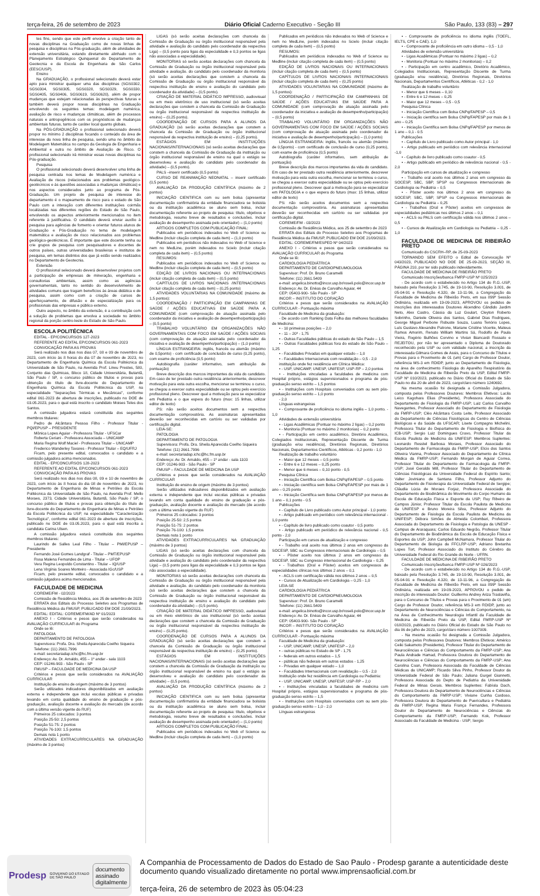terça-feira, 26 de setembro de 2023 Diário Oficial Caderno Executivo - Seção III São Paulo, 133 (83) – 297
tes fins, sendo que este perfil envolve a criação tanto de novas disciplinas na Graduação como de novas linhas de pesquisa e disciplinas na Pós-graduação, além de atividades de extensão universitária, estando diretamente alinhado com o Planejamento Estratégico Quinquenal do Departamento de Geotecnia e da Escola de Engenharia de São Carlos (EESC/USP).
Ensino
Na GRADUAÇÃO, o profissional selecionado deverá estar apto para ministrar qualquer uma das disciplinas (SGS0302, SGS0304, SGS0305, SGS0328, SGS0329, SGS0330, SGS0405, SGS0406, SGS0619, SGS0620), além de propor mudanças que estejam relacionadas às perspectivas futuras e também deverá propor novas disciplinas na Graduação envolvendo os seguintes temas: modelagem numérica, avaliação de risco e mudanças climáticas, além de processos naturais e antropogênicos com os prognósticos de mudanças ambientais futuras, tanto de caráter local quanto globais.
Na PÓS-GRADUAÇÃO o profissional selecionado deverá propor no mínimo 2 disciplinas focando o conteúdo da área de interesse da nova linha de pesquisa, sendo uma no âmbito da Modelagem Matemática no campo da Geologia de Engenharia e Ambiental e outra no âmbito de Avaliação de Risco. O profissional selecionado irá ministrar essas novas disciplinas na Pós-graduação.
Pesquisa
O profissional selecionado deverá desenvolver uma linha de pesquisa centrada nos temas de Modelagem numérica e Avaliação de riscos (relacionados aos problemas geológico-geotécnicos e às questões associadas a mudanças climáticas) e nos aspectos considerados junto ao programa de Pós-Graduação. Um projeto de pesquisa de interesse do departamento é o mapeamento de risco para o estado de São Paulo com a interação com diferentes instituições coirmãs localizadas nas diferentes regiões do Estado de São Paulo, envolvendo os aspectos anteriormente mencionados no item referente à justificativa. O candidato deverá enviar auxílio à pesquisa para agências de fomento e orientar futuros alunos de Graduação e Pós-Graduação no tema de modelagem matemática e avaliação de risco relacionados aos problemas geológico-geotécnicos. É importante que este docente tenha ou crie grupos de pesquisa com pesquisadores e docentes de outros países, outras universidades brasileiras e institutos de pesquisa, em temas distintos dos que já estão sendo realizados no Departamento de Geotecnia.
Extensão
O profissional selecionado deverá desenvolver projetos com a participação de empresas de mineração, engenharia e consultorias ambientais, assim como as agências governamentais, tanto no sentido do desenvolvimento de atividades comuns que tragam benefícios às áreas didática e de pesquisa, assim como com a criação de cursos de aperfeiçoamento, de difusão e de especialização para os profissionais das empresas e público externo.
Outro aspecto, no âmbito da extensão, é a contribuição com a solução de problemas que envolva a sociedade no âmbito regional da porção centro-leste do Estado de São Paulo.
ESCOLA POLITÉCNICA
EDITAL - EP/CONCURSOS 127-2023
REFERENTE AO EDITAL EP/CONCURSOS 061-2023
CONVOCAÇÃO PARA AS PROVAS
Será realizado nos dias nos dias 07, 08 e 09 de novembro de 2023, com início às 8 horas do dia 07 de novembro de 2023, no Departamento de Engenharia Química da Escola Politécnica da Universidade de São Paulo, na Avenida Prof. Lineu Prestes, 580, Conjunto das Químicas, Bloco 18, Cidade Universitária, Butantã, São Paulo / SP, o concurso público de títulos e provas para obtenção do título de livre-docente do Departamento de Engenharia Química da Escola Politécnica da USP, na especialidade "Separações Térmicas e Mecânicas", conforme edital 061-2023 de abertura de inscrições, publicado no DOE de 03.05.2023, para o qual está inscrito o candidato Moises Teles dos Santos.
A comissão julgadora estará constituída dos seguintes membros titulares:
Pedro de Alcântara Pessoa Filho - Professor Titular - PQI/EPUSP – PRESIDENTE
Mônica Lopes Aguiar - Professora Titular - UFSCar
Roberta Ceriani - Professora Associada – UNICAMP
Maria Regina Wolf Maciel - Professora Titular – UNICAMP
Frederico Wanderley Tavares - Professor Titular – EQ/UFRJ
Ficam, pelo presente edital, convocados o candidato e a comissão julgadora acima mencionados.
EDITAL - EP/CONCURSOS 128-2023
REFERENTE AO EDITAL EP/CONCURSOS 061-2023
CONVOCAÇÃO PARA AS PROVAS
Será realizado nos dias nos dias 08, 09 e 10 de novembro de 2023, com início às 8 horas do dia 08 de novembro de 2023, no Departamento de Engenharia de Minas e Petróleo da Escola Politécnica da Universidade de São Paulo, na Avenida Prof. Mello Moraes, 2373, Cidade Universitária, Butantã, São Paulo / SP, o concurso público de títulos e provas para obtenção do título de livre-docente do Departamento de Engenharia de Minas e Petróleo da Escola Politécnica da USP, na especialidade "Caracterização Tecnológica", conforme edital 061-2023 de abertura de inscrições, publicado no DOE de 03.05.2023, para o qual está inscrita a candidata Carina Ulsen.
A comissão julgadora estará constituída dos seguintes membros titulares:
Laurindo de Salles Leal Filho - Titular – PMI/EPUSP – Presidente
Fernando José Gomes Landgraf - Titular – PMT/EPUSP
Rosa Malena Fernandes de Lima - Titular – UFOP
Vera Regina Leopoldo Constantino - Titular – IQ/USP
Lena Virgínia Soares Monteiro - Associada IGc/USP
Ficam, pelo presente edital, convocados o candidato e a comissão julgadora acima mencionados.
FACULDADE DE MEDICINA
COREME/FM - 02/2023
Comissão de Residência Médica, aos 25 de setembro de 2023
ERRATA dos Editais do Processo Seletivo aos Programas de Residência Médica da FMUSP, PUBLICADO EM DOE 21/09/2023.
EDITAL: EDITAL: COREME/FM/AD Nº 01/2023
ANEXO I - Critérios e pesos que serão considerados na AVALIAÇÃO CURRICULAR do Programa
Onde se lê:
PATOLOGIA
DEPARTAMENTO DE PATOLOGIA
Supervisora: Profa. Dra. Sheila Aparecida Coelho Siqueira
Telefone: (11) 2661.7996
e-mail: secretariadap.ichc@hc.fm.usp.br
Endereço: Av. Dr. Arnaldo, 455 – 1º andar - sala 1103
CEP: 01246-903 - São Paulo - SP
FMUSP – FACULDADE DE MEDICINA DA USP
Critérios e pesos que serão considerados na AVALIAÇÃO CURRICULAR
Instituição de ensino de origem (máximo de 3 pontos)
Serão utilizados indicadores disponibilizados em avaliação externa e independente que inclui escolas públicas e privadas levando em conta qualidade do ensino de graduação e pós-graduação, avaliação docente e avaliação do mercado (de acordo com a última versão vigente do RUF)
Primeiros 25 colocados: 3 pontos
Posição 25-50: 2,5 pontos
Posição 51-75: 2 pontos
Posição 76-100: 1,5 pontos
Demais nota 1 ponto
ATIVIDADES EXTRACURRICULARES NA GRADUAÇÃO (máximo de 3 pontos)
LIGAS (só serão aceitas declarações com chancela da Comissão de Graduação ou órgão institucional responsável pela atividade e avaliação do candidato pelo coordenador da respectiva Liga) – (0,5 ponto para ligas da especialidade e 0,3 pontos se ligas não associadas a especialidade).
MONITORIAS só serão aceitas declarações com chancela da Comissão de Graduação ou órgão institucional responsável pela atividade e avaliação. do candidato pelo coordenador da monitoria (só serão aceitas declarações que constem a chancela da Comissão de Graduação ou órgão institucional responsável da respectiva instituição de ensino e avaliação do candidato pelo coordenador da atividade) – (0,5 ponto).
CRIAÇÃO DE MATERIAL DIDÁTICO IMPRESSO, audiovisual ou em meio eletrônico de uso institucional (só serão aceitas declarações que constem a chancela da Comissão de Graduação ou órgão institucional responsável da respectiva instituição de ensino) – (0,25 ponto).
COORDENAÇÃO DE CURSOS PARA A ALUNOS DA GRADUAÇÃO (só serão aceitas declarações que constem a chancela da Comissão de Graduação ou órgão institucional responsável da respectiva instituição de ensino) – (0,25 ponto).
ESTÁGIOS EM INSTITUIÇÕES NACIONAIS/INTERNACIONAIS (só serão aceitas declarações que constem a chancela da Comissão de Graduação da instituição ou órgão institucional responsável de ensino na qual o estágio se desenvolveu e avaliação do candidato pelo coordenador da atividade) – (0,5 ponto).
PALS –inserir certificado (0,5 ponto)
CURSO DE REANIMAÇÃO NEONATAL – inserir certificado (0,5 ponto)
AVALIAÇÃO DA PRODUÇÃO CIENTÍFICA (máximo de 2 pontos)
INICIAÇÃO CIENTIFICA com ou sem bolsa (apresentar documentação confirmatória da entidade financiadora se bolsista ou da instituição acadêmica se aluno sem bolsa, incluir documentação referente ao projeto de pesquisa: título, objetivos e metodologia, resumo breve de resultados e conclusões. Incluir avaliação de desempenho assinada pelo orientador) – (1,0 ponto)
ARTIGOS COMPLETOS COM PUBLICAÇÃO FINAL:
Publicados em periódicos indexados no Web of Science ou Medline (incluir citação completa de cada item) – (1,0 ponto)
Publicados em periódicos não indexados no Web of Science e nem no MedLine, porém indexados no Scielo (incluir citação completa de cada item) – (0,5 ponto)
RESUMOS:
Publicados em periódicos indexados no Web of Science ou Medline (incluir citação completa de cada item) – (0,5 ponto)
EDIÇÃO DE LIVROS NACIONAIS OU INTERNACIONAIS (incluir citação completa de cada item) – (0,5 ponto)
CAPÍTULOS DE LIVROS NACIONAIS /INTERNACIONAIS (incluir citação completa de cada item) – (0,25 ponto)
ATIVIDADES VOLUNTARIAS NA COMUNIDADE (máximo de 1,5 pontos):
COORDENAÇÃO / PARTICIPAÇÃO EM CAMPANHAS DE SAÚDE / AÇÕES EDUCATIVAS EM SAÚDE PARA A COMUNIDADE (com comprovação de atuação assinada pelo coordenador da iniciativa e avaliação de desempenho/participação) – (0,5 ponto)
TRABALHO VOLUNTÁRIO EM ORGANIZAÇÕES NÃO GOVERNAMENTAIS COM FOCO EM SAÚDE / AÇÕES SOCIAIS (com comprovação de atuação assinada pelo coordenador da iniciativa e avaliação de desempenho/participação) – (1,0 ponto)
LÍNGUA ESTRANGEIRA: inglês, francês ou alemão (máximo de 0,5ponto) - com certificado de conclusão de curso (0,25 ponto), com exame de proficiência (0,5 ponto)
Autobiografia (caráter informativo, sem atribuição de pontuação)
Breve descrição dos marcos importantes da vida do candidato. Em caso de ter prestado outra residência anteriormente, descrever motivação para esta outra escolha, mencionar se terminou o curso, se chegou a exercer outra especialidade ou se optou pelo exercício profissional pleno. Descrever qual a motivação para se especializar em Pediatria e o que espera do futuro (max: 15 linhas, utilizar editor de texto)
PS: não serão aceitos documentos sem a respectiva documentação comprovatória. As assinaturas apresentadas deverão ser reconhecidas em cartório ou ser validadas por certificação digital.
LEIA-SE:
PATOLOGIA
DEPARTAMENTO DE PATOLOGIA
Supervisora: Profa. Dra. Sheila Aparecida Coelho Siqueira
Telefone: (11) 2661.7996
e-mail: secretariadap.ichc@hc.fm.usp.br
Endereço: Av. Dr. Arnaldo, 455 – 1º andar - sala 1103
CEP: 01246-903 - São Paulo - SP
FMUSP – FACULDADE DE MEDICINA DA USP
Critérios e pesos que serão considerados na AVALIAÇÃO CURRICULAR
Instituição de ensino de origem (máximo de 3 pontos)
Serão utilizados indicadores disponibilizados em avaliação externa e independente que inclui escolas públicas e privadas levando em conta qualidade do ensino de graduação e pós-graduação, avaliação docente e avaliação do mercado (de acordo com a última versão vigente do RUF)
Primeiros 25 colocados: 3 pontos
Posição 25-50: 2,5 pontos
Posição 51-75: 2 pontos
Posição 76-100: 1,5 pontos
Demais nota 1 ponto
ATIVIDADES EXTRACURRICULARES NA GRADUAÇÃO (máximo de 3 pontos)
LIGAS (só serão aceitas declarações com chancela da Comissão de Graduação ou órgão institucional responsável pela atividade e avaliação do candidato pelo coordenador da respectiva Liga) – (0,5 ponto para ligas da especialidade e 0,3 pontos se ligas não associadas a especialidade).
MONITORIAS só serão aceitas declarações com chancela da Comissão de Graduação ou órgão institucional responsável pela atividade e avaliação. do candidato pelo coordenador da monitoria (só serão aceitas declarações que constem a chancela da Comissão de Graduação ou órgão institucional responsável da respectiva instituição de ensino e avaliação do candidato pelo coordenador da atividade) – (0,5 ponto).
CRIAÇÃO DE MATERIAL DIDÁTICO IMPRESSO, audiovisual ou em meio eletrônico de uso institucional (só serão aceitas declarações que constem a chancela da Comissão de Graduação ou órgão institucional responsável da respectiva instituição de ensino) – (0,25 ponto).
COORDENAÇÃO DE CURSOS PARA A ALUNOS DA GRADUAÇÃO (só serão aceitas declarações que constem a chancela da Comissão de Graduação ou órgão institucional responsável da respectiva instituição de ensino) – (0,25 ponto).
ESTÁGIOS EM INSTITUIÇÕES NACIONAIS/INTERNACIONAIS (só serão aceitas declarações que constem a chancela da Comissão de Graduação da instituição ou órgão institucional responsável de ensino na qual o estágio se desenvolveu e avaliação do candidato pelo coordenador da atividade) – (0,5 ponto).
AVALIAÇÃO DA PRODUÇÃO CIENTÍFICA (máximo de 2 pontos)
INICIAÇÃO CIENTIFICA com ou sem bolsa (apresentar documentação confirmatória da entidade financiadora se bolsista ou da instituição acadêmica se aluno sem bolsa, incluir documentação referente ao projeto de pesquisa: título, objetivos e metodologia, resumo breve de resultados e conclusões. Incluir avaliação de desempenho assinada pelo orientador) – (1,0 ponto)
ARTIGOS COMPLETOS COM PUBLICAÇÃO FINAL:
Publicados em periódicos indexados no Web of Science ou Medline (incluir citação completa de cada item) – (1,0 ponto)
Publicados em periódicos não indexados no Web of Science e nem no MedLine, porém indexados no Scielo (incluir citação completa de cada item) – (0,5 ponto)
RESUMOS:
Publicados em periódicos indexados no Web of Science ou Medline (incluir citação completa de cada item) – (0,5 ponto)
EDIÇÃO DE LIVROS NACIONAIS OU INTERNACIONAIS (incluir citação completa de cada item) – (0,5 ponto)
CAPÍTULOS DE LIVROS NACIONAIS /INTERNACIONAIS (incluir citação completa de cada item) – (0,25 ponto)
ATIVIDADES VOLUNTARIAS NA COMUNIDADE (máximo de 1,5 pontos):
COORDENAÇÃO / PARTICIPAÇÃO EM CAMPANHAS DE SAÚDE / AÇÕES EDUCATIVAS EM SAÚDE PARA A COMUNIDADE (com comprovação de atuação assinada pelo coordenador da iniciativa e avaliação de desempenho/participação) – (0,5 ponto)
TRABALHO VOLUNTÁRIO EM ORGANIZAÇÕES NÃO GOVERNAMENTAIS COM FOCO EM SAÚDE / AÇÕES SOCIAIS (com comprovação de atuação assinada pelo coordenador da iniciativa e avaliação de desempenho/participação) – (1,0 ponto)
LÍNGUA ESTRANGEIRA: inglês, francês ou alemão (máximo de 0,5ponto) - com certificado de conclusão de curso (0,25 ponto), com exame de proficiência (0,5 ponto)
Autobiografia (caráter informativo, sem atribuição de pontuação)
Breve descrição dos marcos importantes da vida do candidato. Em caso de ter prestado outra residência anteriormente, descrever motivação para esta outra escolha, mencionar se terminou o curso, se chegou a exercer outra especialidade ou se optou pelo exercício profissional pleno. Descrever qual a motivação para se especializar em PATOLOGIA e o que espera do futuro (max: 15 linhas, utilizar editor de texto)
PS: não serão aceitos documentos sem a respectiva documentação comprovatória. As assinaturas apresentadas deverão ser reconhecidas em cartório ou ser validadas por certificação digital.
COREME/FM - 03/2023
Comissão de Residência Médica, aos 25 de setembro de 2023
ERRATA dos Editais do Processo Seletivo aos Programas de Residência Médica da FMUSP, PUBLICADO EM DOE 21/09/2023.
EDITAL: COREME/FM/ESPED Nº 04/2023
ANEXO I - Critérios e pesos que serão considerados na AVALIAÇÃO CURRICULAR do Programa
Onde se lê:
CARDIOLOGIA PEDIÁTRICA
DEPARTAMENTO DE CARDIOPNEUMOLOGIA
Supervisor: Prof. Dr. Bruno Caramelli
Telefone: (11) 2661.5409
e-mail: angelica.binotto@incor.usp.br/roseli.polo@incor.usp.br
Endereço: Av. Dr. Enéas de Carvalho Aguiar, 44
CEP: 05403-900- São Paulo - SP
INCOR – INSTITUTO DO CORAÇÃO
Critérios e pesos que serão considerados na AVALIAÇÃO CURRICULAR - Pontuação máxima
Faculdade de Medicina da graduação:
- De acordo com Ranking Data Folha das melhores faculdades de Medicina:
• - 10 primeiras posições – 2,0
• - 11 – 20º - 1,75
• - Outras Faculdades públicas do estado de São Paulo – 1,5
• - Outras Faculdades públicas fora do estado de São Paulo – 1,25
• - Faculdades Privadas em qualquer estado – 1,0
• - Faculdades Internacionais com revalidação – 0,5 - 2,0
instituição onde fez residência em Clínica Médica:
• - USP, UNICAMP, UNESP, UNIFESP, USP-RP – 2,0 pontos
• - Instituições vinculadas a faculdades de medicina com Hospital próprio, estágios supervisionados e programa de pós-graduação senso estrito – 1,5 pontos
• - Instituições com Hospitais conveniados com ou sem pós-graduação senso estrito – 1,0 ponto
- 2,0
Línguas estrangeiras
• - Comprovante de proficiência no idioma inglês – 1,0 ponto. - 1,0
Atividades de extensão universitária
• - Ligas Acadêmicas (Pontuar no máximo 2 ligas) – 0,2 ponto
• - Monitoria (Pontuar no máximo 2 monitorias) – 0,2 ponto
• - Participação em centro acadêmico, Diretório Acadêmico, Colegiados Institucionais, Representação Discente de Turma (graduação e/ou residência), Diretórios Regionais, Diretórios Nacionais, Departamentos Científicos, Atléticas - 0,2 ponto - 1,0
Realização de trabalho voluntário
• - Maior que 12 meses – 0,5 ponto
• - Entre 6 e 12 meses – 0,25 ponto
• - Menor que 6 meses – 0,10 ponto - 0,5
Pesquisa Clínica
• - Iniciação Científica com Bolsa CNPq/FAPESP – 0,5 ponto
• - Iniciação científica sem Bolsa CNPq/FAPESP por mais de 1 ano – 0,25 ponto
• - Iniciação Científica sem Bolsa CNPq/FAPESP por menos de 1 ano – 0,1 ponto - 0.5
Publicações
• - Capítulo de Livro publicado como Autor principal - 1,0 ponto
• - Artigo publicado em periódico com relevância internacional - 1,0 ponto
• - Capítulo de livro publicado como coautor - 0,5 ponto
• - Artigo publicado em periódico de relevância nacional - 0,5 ponto - 2,0
Participação em cursos de atualização e congresso
• - Trabalho oral aceito nos últimos 2 anos em congresso da SOCESP, SBC ou Congressos internacionais de Cardiologia – 0,5
• - Pôster aceito nos últimos 2 anos em congresso da SOCESP, SBC ou Congresso internacional de Cardiologia – 0,25
• - Trabalhos (Oral e Pôster) aceitos em congressos de especialidades clínicas nos últimos 2 anos – 0,1
• - ACLS com certificação válida nos últimos 2 anos – 0,5
• - Cursos de Atualização em Cardiologia – 0,25 - 1,0
LEIA-SE
CARDIOLOGIA PEDIÁTRICA
DEPARTAMENTO DE CARDIOPNEUMOLOGIA
Supervisor: Prof. Dr. Bruno Caramelli
Telefone: (11) 2661.5409
e-mail: angelica.binotto@incor.usp.br/roseli.polo@incor.usp.br
Endereço: Av. Dr. Enéas de Carvalho Aguiar, 44
CEP: 05403-900- São Paulo - SP
INCOR – INSTITUTO DO CORAÇÃO
Critérios e pesos que serão considerados na AVALIAÇÃO CURRICULAR - Pontuação máxima
Faculdade de Medicina da graduação:
• - USP, UNICAMP, UNESP, UNIFESP – 2,0
• - outras públicas no Estado de SP - 1,75
• - federais em outros estados – 1,5
• - públicas não federais em outros estados - 1,25
• - Privadas em qualquer estado – 1,0
• - Faculdades Internacionais com revalidação – 0,5 - 2,0
Instituição onde fez residência em Cardiologia ou Pediatria:
• - USP, UNICAMP, UNESP, UNIFESP, USP-RP – 2,0
• - Instituições vinculadas a faculdades de medicina com Hospital próprio, estágios supervisionados e programa de pós-graduação senso estrito – 1,5
• - Instituições com Hospitais conveniados com ou sem pós-graduação senso estrito – 1,0 - 2,0
Línguas estrangeiras
• - Comprovante de proficiência no idioma inglês (TOEFL, IELTS, CPE e CAE). 1,0
• - Comprovante de proficiência em outro idioma – 0,5 - 1,0
Atividades de extensão universitária
• - Ligas Acadêmicas (Pontuar no máximo 2 ligas) – 0,2
• - Monitoria (Pontuar no máximo 2 monitorias) – 0,2
• - Participação em centro acadêmico, Diretório Acadêmico, Colegiados Institucionais, Representação Discente de Turma (graduação e/ou residência), Diretórios Regionais, Diretórios Nacionais, Departamentos Científicos, Atléticas - 0,2 - 1,0
Realização de trabalho voluntário
• - Menor que 6 meses – 0,10
• - Entre 6 e 12 meses – 0,25
• - Maior que 12 meses – 0,5 - 0,5
Pesquisa Clínica
• - Iniciação Científica com Bolsa CNPq/FAPESP – 0,5
• - Iniciação científica sem Bolsa CNPq/FAPESP por mais de 1 ano – 0,25
• - Iniciação Científica sem Bolsa CNPq/FAPESP por menos de 1 ano – 0,1 - 0.5
Publicações
• - Capítulo de Livro publicado como Autor principal - 1,0
• - Artigo publicado em periódico com relevância internacional -1,0
• - Capítulo de livro publicado como coautor - 0,5
• - Artigo publicado em periódico de relevância nacional - 0,5 - 2,0
Participação em cursos de atualização e congresso
• - Trabalho oral aceito nos últimos 2 anos em congresso da SOCESP, SBC, SBP, SPSP ou Congressos internacionais de Cardiologia ou Pediatria – 0,5
• - Pôster aceito nos últimos 2 anos em congresso da SOCESP, SBC, SBP, SPSP ou Congressos internacionais de Cardiologia ou Pediatria – 0,25
• - Trabalhos (Oral e Pôster) aceitos em congressos de especialidades pediátricas nos últimos 2 anos – 0,1
• - ACLS ou PALS com certificação válida nos últimos 2 anos – 0,5
• - Cursos de Atualização em Cardiologia ou Pediatria – 0,25 - 1,0
FACULDADE DE MEDICINA DE RIBEIRÃO PRETO
Comunicado do CSCRH–RP, de 25-09-2023
TORNANDO SEM EFEITO o Edital de Convocação Nº 043/2023, PUBLICADO NO DOE DE 25-09-2023, SEÇÃO III, PÁGINA 210, por ter sido publicado indevidamente.
FACULDADE DE MEDICINA DE RIBEIRÃO PRETO
Comunicado Inscrições/banca FMRP-USP Nº 025/2023
- De acordo com o estabelecido no Artigo 134 do R.G.-USP, baixado pela Resolução 3.745, de 19-10-90, Resolução 3.801, de 05-04-91 e Resolução 4.320, de 13-11-96, a Congregação da Faculdade de Medicina de Ribeirão Preto, em sua 899ª Sessão Ordinária, realizada em 19-09-2023, APROVOU os pedidos de inscrições dos interessados Doutores Alcendino Cândido Jardim Neto, Alex Castro, Cássia da Luz Goulart, Cleyton Roberto Sobrinho, Daniele Oliveira dos Santos, Gabriel Dias Rodrigues, George Miguel Perbone Robuste Souza, Luana Tenório Lopes, Luís Gustavo Alexandre Patrone, Mariane Cristine Vicente, Mateus Ramos Amorim, Renato William Martins Sá, Rodolfo de Paula Vieira, Rogério Bulhões Corvino e Vivian Biancardi Rossato e REJEITOU, por não ter apresentado o Diploma de Doutorado reconhecido pela USP ou com validade nacional, a inscrição da interessada Gilmara Gomes de Assis, para o Concurso de Títulos e Provas para o Provimento de 01 (um) Cargo de Professor Doutor, referência MS-3 em RDIDP, junto ao Departamento de Fisiologia, na área de conhecimento Fisiologia do Aparelho Respiratório da Faculdade de Medicina de Ribeirão Preto da USP, Edital FMRP-USP Nº 010/2023, publicado no Diário Oficial do Estado de São Paulo no dia 20 de abril de 2023, cargo/claro número 1240692.
Na mesma ocasião foi designada a Comissão Julgadora, composta pelos Professores Doutores: Membros Efetivos: Lucila Leico Kagohara Elias (Presidente), Professora Associada do Departamento de Fisiologia da FMRP-USP; Luiz Carlos Carvalho Navegantes, Professor Associado do Departamento de Fisiologia da FMRP-USP; Cléo Alcântara Costa Leite, Professor Associado do Departamento de Ciências Fisiológicas do Centro de Ciências Biológicas e da Saúde da UFSCAR; Lisete Compagno Michelini, Professora Titular do Departamento de Fisiologia e Biofísica do ICB-USP; Sergio Luiz Domingues Cravo, Professor Titular da Escola Paulista de Medicina da UNIFESP. Membros Suplentes: Leonardo Resstel Barbosa Moraes, Professor Associado do Departamento de Farmacologia da FMRP-USP; Elcio dos Santos Oliveira Vianna, Professor Associado do Departamento de Clínica Médica da FMRP-USP; Fernando Morgan de Aguiar Correa, Professor Titular do Departamento de Farmacologia da FMRP-USP; José Geraldo Mill, Professor Titular do Departamento de Ciências Fisiológicas da Universidade Federal do Espírito Santo; Valter Joviniano de Santana Filho, Professor Adjunto do Departamento de Fisioterapia da Universidade Federal de Sergipe; Cláudia Lúcia de Moraes Forjaz, Professora Associada do Departamento de Biodinâmica do Movimento do Corpo Humano da Escola de Educação Física e Esporte da USP; Ruy Ribeiro de Campos Júnior, Professor Titular da Escola Paulista de Medicina da UNIFESP e Bruno Moreira Silva, Professor Adjunto do Departamento de Fisiologia da Escola Paulista de Medicina da UNIFESP; Débora Simões de Almeida Colombari, Professora Associada do Departamento de Fisiologia e Patologia da UNESP - Campus de Araraquara; Carlos Eduardo Negrão, Professor Titular do Departamento de Biodinâmica da Escola de Educação Física e Esportes da USP; John Campbell McNamara, Professor Titular do Departamento de Biologia da FFCLRP-USP; Adriano Bretanha Lopes Tort, Professor Associado do Instituto do Cérebro da Universidade Federal do Rio Grande do Norte - UFRN.
FACULDADE DE MEDICINA DE RIBEIRÃO PRETO
Comunicado Inscrições/banca FMRP-USP Nº 026/2023
- De acordo com o estabelecido no Artigo 134 do R.G.-USP, baixado pela Resolução 3.745, de 19-10-90, Resolução 3.801, de 05-04-91 e Resolução 4.320, de 13-11-96, a Congregação da Faculdade de Medicina de Ribeirão Preto, em sua 899ª Sessão Ordinária, realizada em 19-09-2023, APROVOU o pedido de inscrição do interessado Doutor: Guillermo Andrey Ariza Traslaviña, para o Concurso de Títulos e Provas para o Provimento de 01 (um) Cargo de Professor Doutor, referência MS-3 em RDIDP, junto ao Departamento de Neurociências e Ciências do Comportamento, na na Área de Conhecimento Neurologia Infantil da Faculdade de Medicina de Ribeirão Preto da USP, Edital FMRP-USP Nº 018/2023, publicado no Diário Oficial do Estado de São Paulo no dia 06 de julho de 2023, cargo/claro número 1007009.
- Na mesma ocasião foi designada a Comissão Julgadora, composta pelos Professores Doutores: Membros Efetivos: Américo Ceiki Sakamoto (Presidente), Professor Titular do Departamento de Neurociências e Ciências do Comportamento da FMRP-USP; Ana Paula Andrade Hamad, Professora Doutora do Departamento de Neurociências e Ciências do Comportamento da FMRP-USP; Ana Carolina Coan, Professora Associada da Faculdade de Ciências Médicas da UNICAMP; Ricardo Silva Pinho, Professor Doutor da Universidade Federal de São Paulo; Juliana Gurgel Giannetti, Professora Associada do Depto de Pediatria da Universidade Federal de Minas Gerais. Membros Suplentes: Fabíola Dach, Professora Doutora do Departamento de Neurociências e Ciências do Comportamento da FMRP-USP; Viviane Cunha Cardoso, Professora Doutora do Departamento de Puericultura e Pediatria da FMRP-USP, Regina Maria França Fernandes, Professora Doutor do Departamento de Neurociências e Ciências do Comportamento da FMRP-USP; Fernando Kok, Professor Associado da Faculdade de Medicina - USP; Sergio
Prodesp GOVERNO DO ESTADO
DE SÃO PAULO documento
assinado
digitalmente
A Companhia de Processamento de Dados do Estado de Sao Paulo - Prodesp garante a autenticidade deste documento quando visualizado diretamente no portal www.imprensaoficial.com.br
terça-feira, 26 de setembro de 2023 às 05:04:23